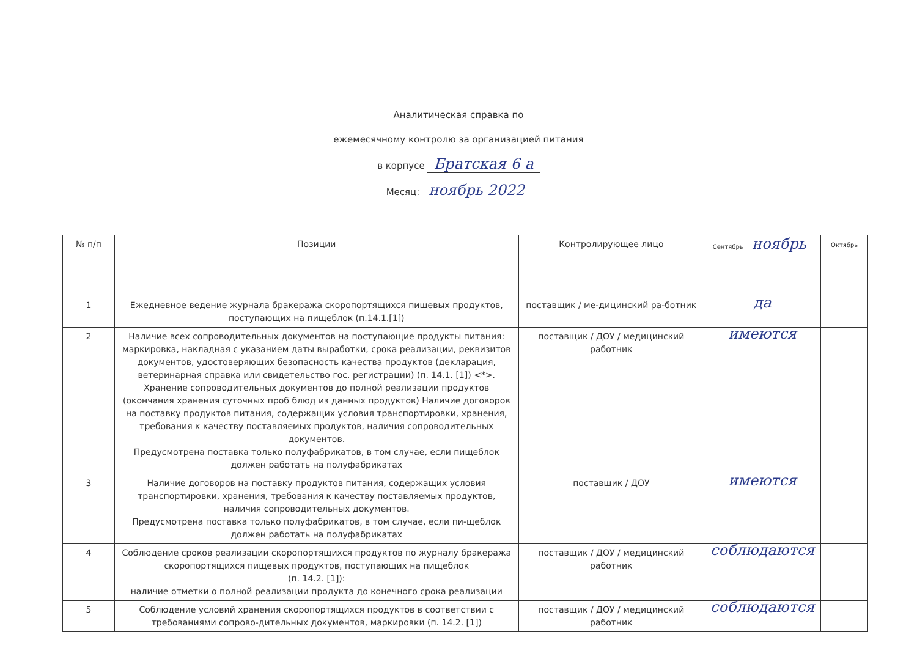Аналитическая справка по
ежемесячному контролю за организацией питания
в корпусе Братская 6 а
Месяц: ноябрь 2022
| № п/п | Позиции | Контролирующее лицо | Сентябрь ноябрь | Октябрь |
| --- | --- | --- | --- | --- |
| 1 | Ежедневное ведение журнала бракеража скоропортящихся пищевых продуктов, поступающих на пищеблок (п.14.1.[1]) | поставщик / ме-дицинский ра-ботник | да | |
| 2 | Наличие всех сопроводительных документов на поступающие продукты питания: маркировка, накладная с указанием даты выработки, срока реализации, реквизитов документов, удостоверяющих безопасность качества продуктов (декларация, ветеринарная справка или свидетельство гос. регистрации) (п. 14.1. [1]) <*>. Хранение сопроводительных документов до полной реализации продуктов (окончания хранения суточных проб блюд из данных продуктов) Наличие договоров на поставку продуктов питания, содержащих условия транспортировки, хранения, требования к качеству поставляемых продуктов, наличия сопроводительных документов. Предусмотрена поставка только полуфабрикатов, в том случае, если пищеблок должен работать на полуфабрикатах | поставщик / ДОУ / медицинский работник | имеются | |
| 3 | Наличие договоров на поставку продуктов питания, содержащих условия транспортировки, хранения, требования к качеству поставляемых продуктов, наличия сопроводительных документов. Предусмотрена поставка только полуфабрикатов, в том случае, если пи-щеблок должен работать на полуфабрикатах | поставщик / ДОУ | имеются | |
| 4 | Соблюдение сроков реализации скоропортящихся продуктов по журналу бракеража скоропортящихся пищевых продуктов, поступающих на пищеблок (п. 14.2. [1]): наличие отметки о полной реализации продукта до конечного срока реализации | поставщик / ДОУ / медицинский работник | соблюдаются | |
| 5 | Соблюдение условий хранения скоропортящихся продуктов в соответствии с требованиями сопрово-дительных документов, маркировки (п. 14.2. [1]) | поставщик / ДОУ / медицинский работник | соблюдаются | |